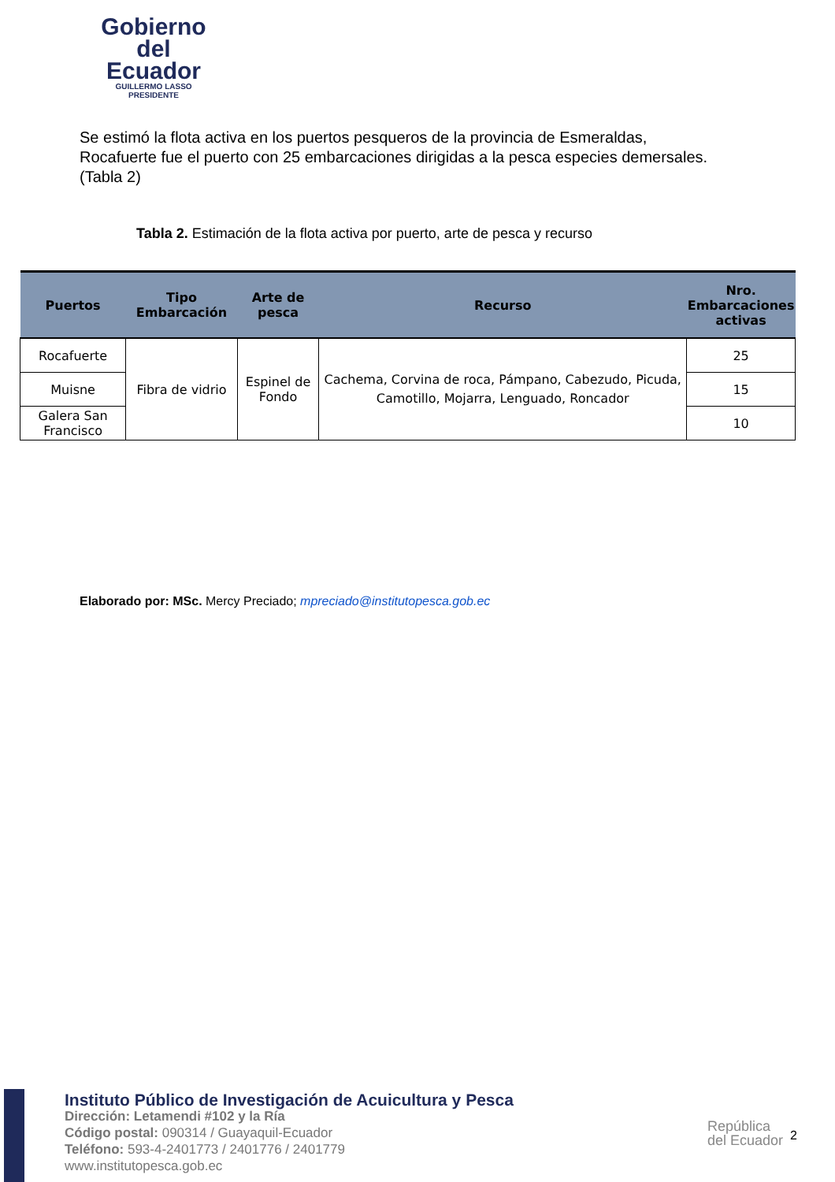Gobierno
del Ecuador
GUILLERMO LASSO
PRESIDENTE
Se estimó la flota activa en los puertos pesqueros de la provincia de Esmeraldas, Rocafuerte fue el puerto con 25 embarcaciones dirigidas a la pesca especies demersales. (Tabla 2)
Tabla 2. Estimación de la flota activa por puerto, arte de pesca y recurso
| Puertos | Tipo Embarcación | Arte de pesca | Recurso | Nro. Embarcaciones activas |
| --- | --- | --- | --- | --- |
| Rocafuerte | Fibra de vidrio | Espinel de Fondo | Cachema, Corvina de roca, Pámpano, Cabezudo, Picuda, Camotillo, Mojarra, Lenguado, Roncador | 25 |
| Muisne | | | | 15 |
| Galera San Francisco | | | | 10 |
Elaborado por: MSc. Mercy Preciado; mpreciado@institutopesca.gob.ec
Instituto Público de Investigación de Acuicultura y Pesca
Dirección: Letamendi #102 y la Ría
Código postal: 090314 / Guayaquil-Ecuador
Teléfono: 593-4-2401773 / 2401776 / 2401779
www.institutopesca.gob.ec
República
del Ecuador
2